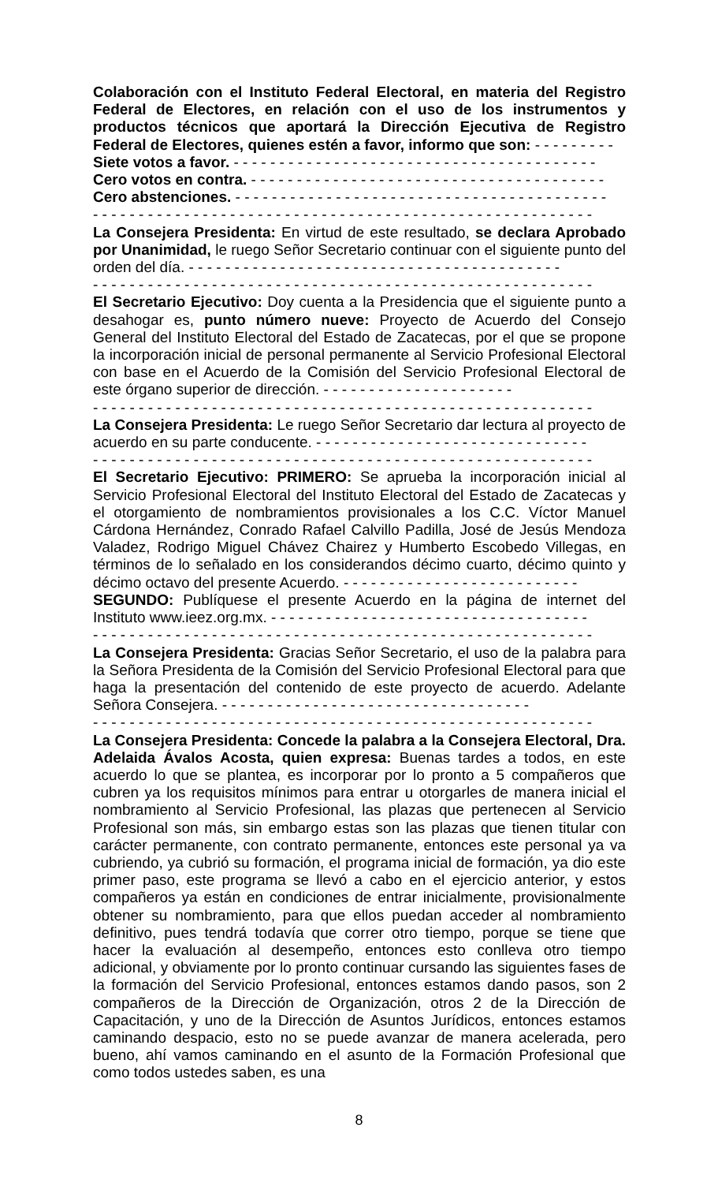Colaboración con el Instituto Federal Electoral, en materia del Registro Federal de Electores, en relación con el uso de los instrumentos y productos técnicos que aportará la Dirección Ejecutiva de Registro Federal de Electores, quienes estén a favor, informo que son: - - - - - - - - -
Siete votos a favor. - - - - - - - - - - - - - - - - - - - - - - - - - - - - - - - - - - - - - - - -
Cero votos en contra. - - - - - - - - - - - - - - - - - - - - - - - - - - - - - - - - - - - - - - -
Cero abstenciones. - - - - - - - - - - - - - - - - - - - - - - - - - - - - - - - - - - - - - - - - -
- - - - - - - - - - - - - - - - - - - - - - - - - - - - - - - - - - - - - - - - - - - - - - - - - - - - - - -
La Consejera Presidenta: En virtud de este resultado, se declara Aprobado por Unanimidad, le ruego Señor Secretario continuar con el siguiente punto del orden del día. - - - - - - - - - - - - - - - - - - - - - - - - - - - - - - - - - - - - - - - - -
- - - - - - - - - - - - - - - - - - - - - - - - - - - - - - - - - - - - - - - - - - - - - - - - - - - - - - -
El Secretario Ejecutivo: Doy cuenta a la Presidencia que el siguiente punto a desahogar es, punto número nueve: Proyecto de Acuerdo del Consejo General del Instituto Electoral del Estado de Zacatecas, por el que se propone la incorporación inicial de personal permanente al Servicio Profesional Electoral con base en el Acuerdo de la Comisión del Servicio Profesional Electoral de este órgano superior de dirección. - - - - - - - - - - - - - - - - - - - - -
- - - - - - - - - - - - - - - - - - - - - - - - - - - - - - - - - - - - - - - - - - - - - - - - - - - - - - -
La Consejera Presidenta: Le ruego Señor Secretario dar lectura al proyecto de acuerdo en su parte conducente. - - - - - - - - - - - - - - - - - - - - - - - - - - - - - -
- - - - - - - - - - - - - - - - - - - - - - - - - - - - - - - - - - - - - - - - - - - - - - - - - - - - - - -
El Secretario Ejecutivo: PRIMERO: Se aprueba la incorporación inicial al Servicio Profesional Electoral del Instituto Electoral del Estado de Zacatecas y el otorgamiento de nombramientos provisionales a los C.C. Víctor Manuel Cárdona Hernández, Conrado Rafael Calvillo Padilla, José de Jesús Mendoza Valadez, Rodrigo Miguel Chávez Chairez y Humberto Escobedo Villegas, en términos de lo señalado en los considerandos décimo cuarto, décimo quinto y décimo octavo del presente Acuerdo. - - - - - - - - - - - - - - - - - - - - - - - - - -
SEGUNDO: Publíquese el presente Acuerdo en la página de internet del Instituto www.ieez.org.mx. - - - - - - - - - - - - - - - - - - - - - - - - - - - - - - - - - - -
- - - - - - - - - - - - - - - - - - - - - - - - - - - - - - - - - - - - - - - - - - - - - - - - - - - - - - -
La Consejera Presidenta: Gracias Señor Secretario, el uso de la palabra para la Señora Presidenta de la Comisión del Servicio Profesional Electoral para que haga la presentación del contenido de este proyecto de acuerdo. Adelante Señora Consejera. - - - - - - - - - - - - - - - - - - - - - - - - - - - - - - - - - -
- - - - - - - - - - - - - - - - - - - - - - - - - - - - - - - - - - - - - - - - - - - - - - - - - - - - - - -
La Consejera Presidenta: Concede la palabra a la Consejera Electoral, Dra. Adelaida Ávalos Acosta, quien expresa: Buenas tardes a todos, en este acuerdo lo que se plantea, es incorporar por lo pronto a 5 compañeros que cubren ya los requisitos mínimos para entrar u otorgarles de manera inicial el nombramiento al Servicio Profesional, las plazas que pertenecen al Servicio Profesional son más, sin embargo estas son las plazas que tienen titular con carácter permanente, con contrato permanente, entonces este personal ya va cubriendo, ya cubrió su formación, el programa inicial de formación, ya dio este primer paso, este programa se llevó a cabo en el ejercicio anterior, y estos compañeros ya están en condiciones de entrar inicialmente, provisionalmente obtener su nombramiento, para que ellos puedan acceder al nombramiento definitivo, pues tendrá todavía que correr otro tiempo, porque se tiene que hacer la evaluación al desempeño, entonces esto conlleva otro tiempo adicional, y obviamente por lo pronto continuar cursando las siguientes fases de la formación del Servicio Profesional, entonces estamos dando pasos, son 2 compañeros de la Dirección de Organización, otros 2 de la Dirección de Capacitación, y uno de la Dirección de Asuntos Jurídicos, entonces estamos caminando despacio, esto no se puede avanzar de manera acelerada, pero bueno, ahí vamos caminando en el asunto de la Formación Profesional que como todos ustedes saben, es una
8